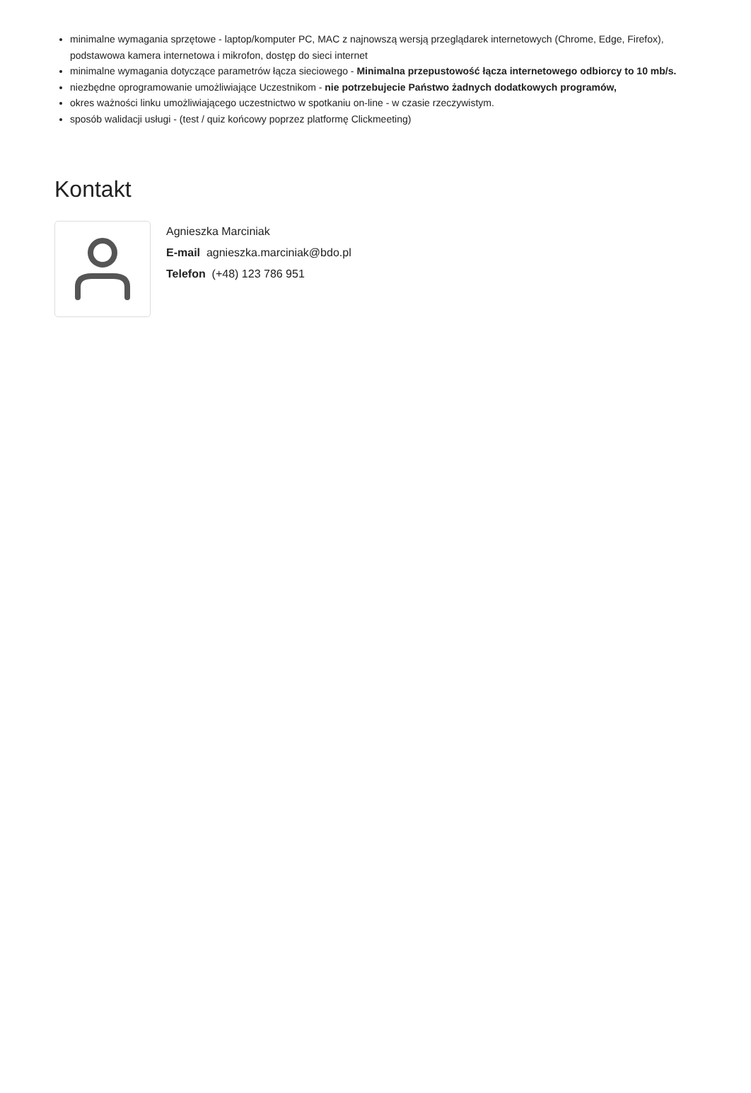minimalne wymagania sprzętowe - laptop/komputer PC, MAC z najnowszą wersją przeglądarek internetowych (Chrome, Edge, Firefox), podstawowa kamera internetowa i mikrofon, dostęp do sieci internet
minimalne wymagania dotyczące parametrów łącza sieciowego - Minimalna przepustowość łącza internetowego odbiorcy to 10 mb/s.
niezbędne oprogramowanie umożliwiające Uczestnikom - nie potrzebujecie Państwo żadnych dodatkowych programów,
okres ważności linku umożliwiającego uczestnictwo w spotkaniu on-line - w czasie rzeczywistym.
sposób walidacji usługi - (test / quiz końcowy poprzez platformę Clickmeeting)
Kontakt
Agnieszka Marciniak
E-mail agnieszka.marciniak@bdo.pl
Telefon (+48) 123 786 951